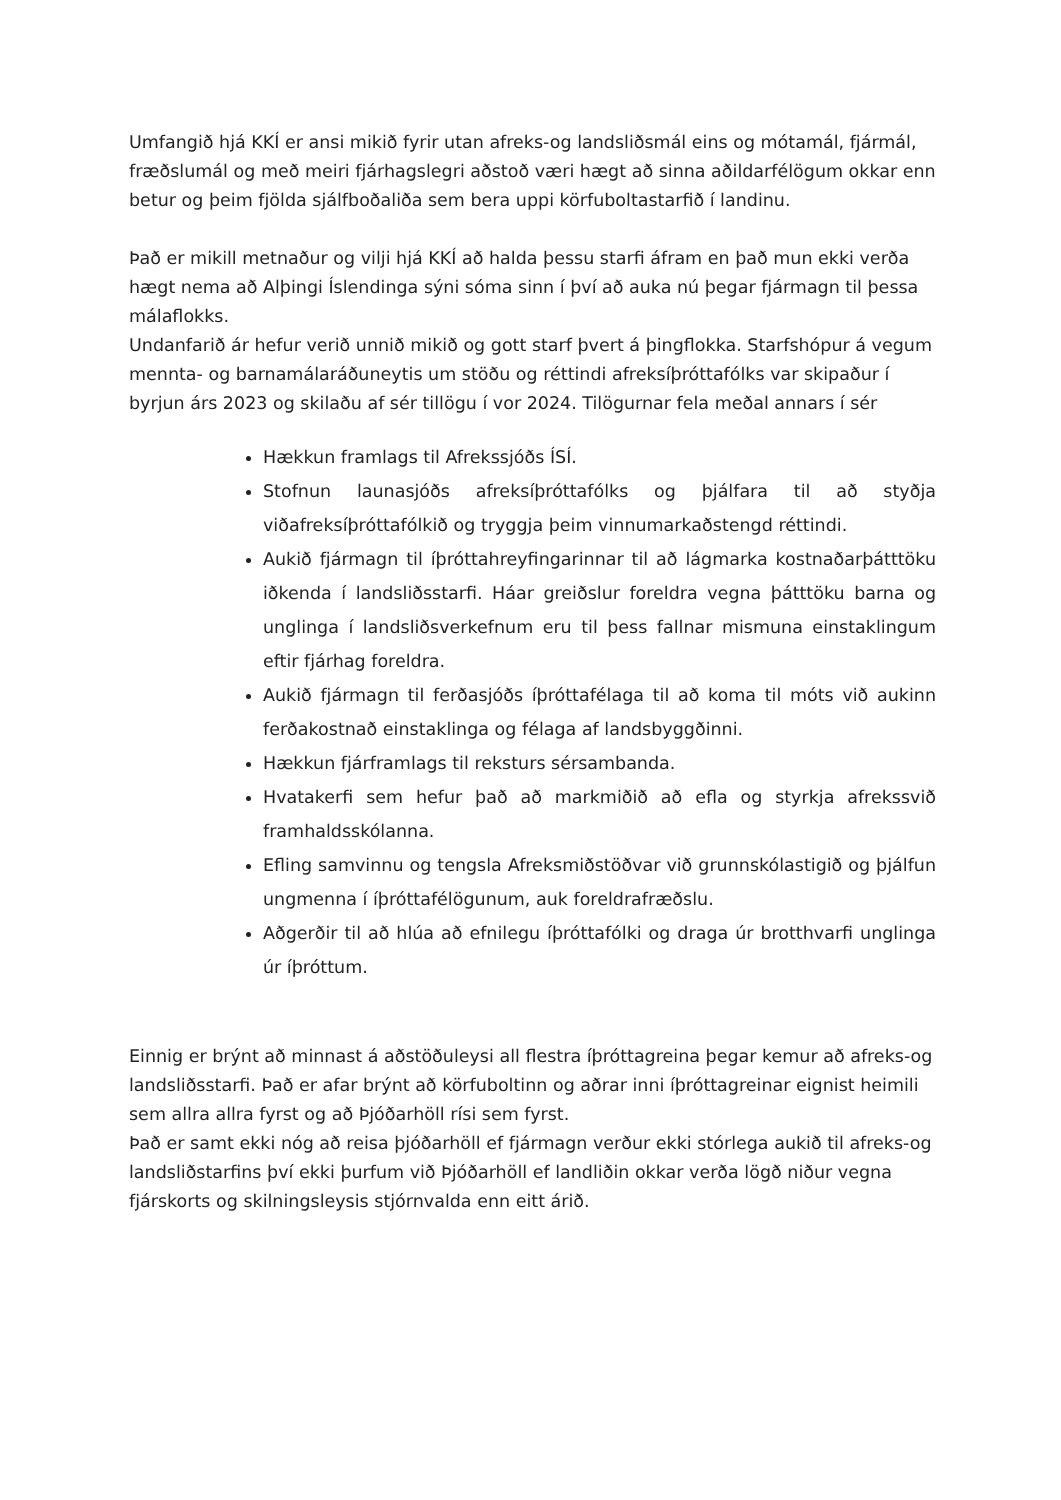Umfangið hjá KKÍ er ansi mikið fyrir utan afreks-og landsliðsmál eins og mótamál, fjármál, fræðslumál og með meiri fjárhagslegri aðstoð væri hægt að sinna aðildarfélögum okkar enn betur og þeim fjölda sjálfboðaliða sem bera uppi körfuboltastarfið í landinu.
Það er mikill metnaður og vilji hjá KKÍ að halda þessu starfi áfram en það mun ekki verða hægt nema að Alþingi Íslendinga sýni sóma sinn í því að auka nú þegar fjármagn til þessa málaflokks.
Undanfarið ár hefur verið unnið mikið og gott starf þvert á þingflokka. Starfshópur á vegum mennta- og barnamálaráðuneytis um stöðu og réttindi afreksíþróttafólks var skipaður í byrjun árs 2023 og skilaðu af sér tillögu í vor 2024. Tilögurnar fela meðal annars í sér
Hækkun framlags til Afrekssjóðs ÍSÍ.
Stofnun launasjóðs afreksíþróttafólks og þjálfara til að styðja viðafreksíþróttafólkið og tryggja þeim vinnumarkaðstengd réttindi.
Aukið fjármagn til íþróttahreyfingarinnar til að lágmarka kostnaðarþátttöku iðkenda í landsliðsstarfi. Háar greiðslur foreldra vegna þátttöku barna og unglinga í landsliðsverkefnum eru til þess fallnar mismuna einstaklingum eftir fjárhag foreldra.
Aukið fjármagn til ferðasjóðs íþróttafélaga til að koma til móts við aukinn ferðakostnað einstaklinga og félaga af landsbyggðinni.
Hækkun fjárframlags til reksturs sérsambanda.
Hvatakerfi sem hefur það að markmiðið að efla og styrkja afrekssvið framhaldsskólanna.
Efling samvinnu og tengsla Afreksmiðstöðvar við grunnskólastigið og þjálfun ungmenna í íþróttafélögunum, auk foreldrafræðslu.
Aðgerðir til að hlúa að efnilegu íþróttafólki og draga úr brotthvarfi unglinga úr íþróttum.
Einnig er brýnt að minnast á aðstöðuleysi all flestra íþróttagreina þegar kemur að afreks-og landsliðsstarfi. Það er afar brýnt að körfuboltinn og aðrar inni íþróttagreinar eignist heimili sem allra allra fyrst og að Þjóðarhöll rísi sem fyrst.
Það er samt ekki nóg að reisa þjóðarhöll ef fjármagn verður ekki stórlega aukið til afreks-og landsliðstarfins því ekki þurfum við Þjóðarhöll ef landliðin okkar verða lögð niður vegna fjárskorts og skilningsleysis stjórnvalda enn eitt árið.